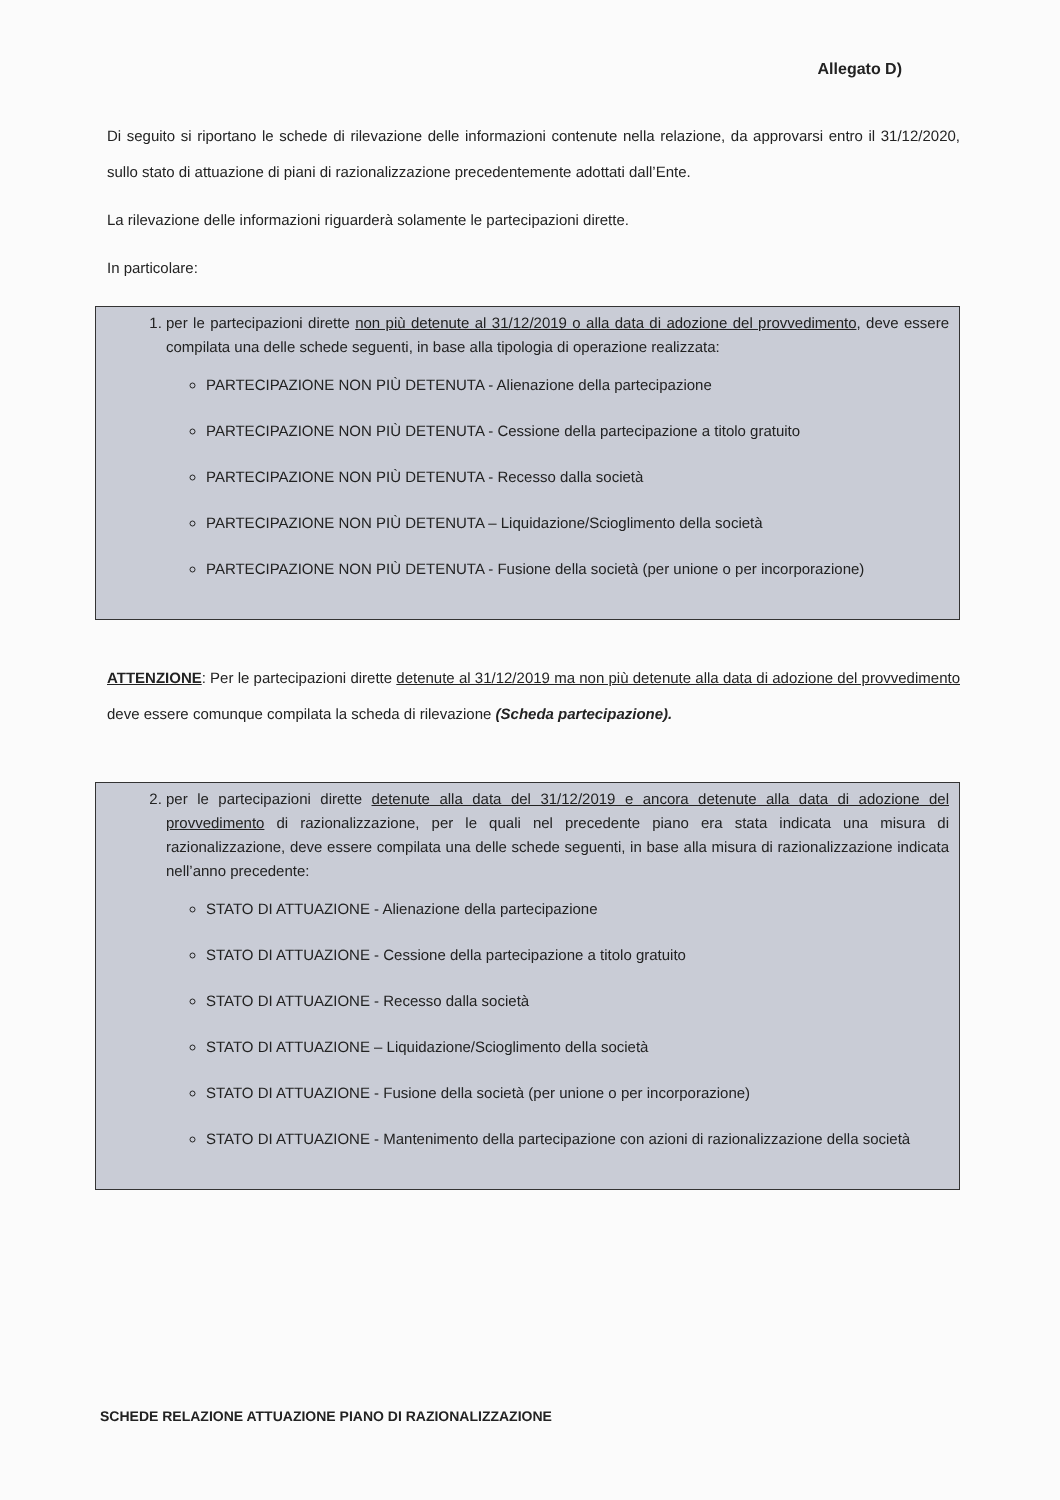Allegato D)
Di seguito si riportano le schede di rilevazione delle informazioni contenute nella relazione, da approvarsi entro il 31/12/2020, sullo stato di attuazione di piani di razionalizzazione precedentemente adottati dall’Ente.
La rilevazione delle informazioni riguarderà solamente le partecipazioni dirette.
In particolare:
1. per le partecipazioni dirette non più detenute al 31/12/2019 o alla data di adozione del provvedimento, deve essere compilata una delle schede seguenti, in base alla tipologia di operazione realizzata:
PARTECIPAZIONE NON PIÙ DETENUTA - Alienazione della partecipazione
PARTECIPAZIONE NON PIÙ DETENUTA - Cessione della partecipazione a titolo gratuito
PARTECIPAZIONE NON PIÙ DETENUTA - Recesso dalla società
PARTECIPAZIONE NON PIÙ DETENUTA – Liquidazione/Scioglimento della società
PARTECIPAZIONE NON PIÙ DETENUTA - Fusione della società (per unione o per incorporazione)
ATTENZIONE: Per le partecipazioni dirette detenute al 31/12/2019 ma non più detenute alla data di adozione del provvedimento deve essere comunque compilata la scheda di rilevazione (Scheda partecipazione).
2. per le partecipazioni dirette detenute alla data del 31/12/2019 e ancora detenute alla data di adozione del provvedimento di razionalizzazione, per le quali nel precedente piano era stata indicata una misura di razionalizzazione, deve essere compilata una delle schede seguenti, in base alla misura di razionalizzazione indicata nell’anno precedente:
STATO DI ATTUAZIONE - Alienazione della partecipazione
STATO DI ATTUAZIONE - Cessione della partecipazione a titolo gratuito
STATO DI ATTUAZIONE - Recesso dalla società
STATO DI ATTUAZIONE – Liquidazione/Scioglimento della società
STATO DI ATTUAZIONE - Fusione della società (per unione o per incorporazione)
STATO DI ATTUAZIONE - Mantenimento della partecipazione con azioni di razionalizzazione della società
SCHEDE RELAZIONE ATTUAZIONE PIANO DI RAZIONALIZZAZIONE